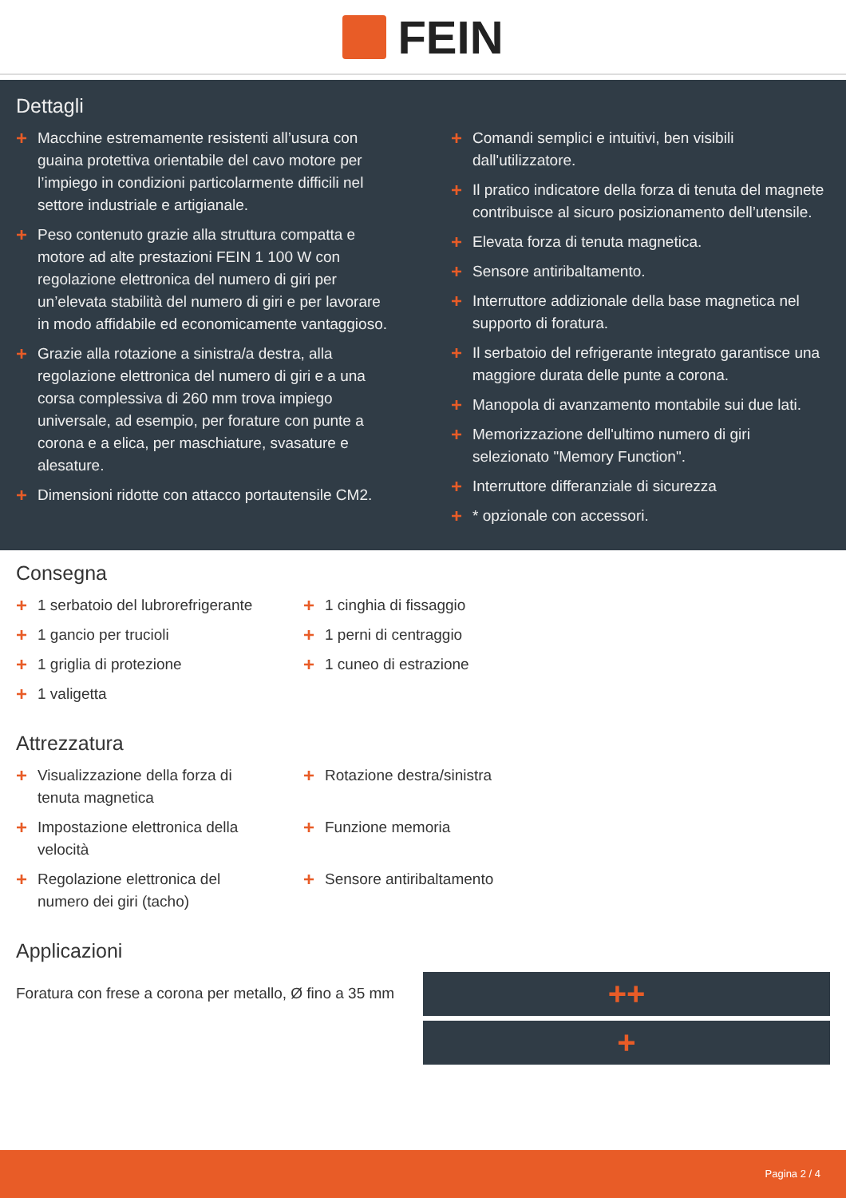FEIN
Dettagli
+ Macchine estremamente resistenti all’usura con guaina protettiva orientabile del cavo motore per l’impiego in condizioni particolarmente difficili nel settore industriale e artigianale.
+ Peso contenuto grazie alla struttura compatta e motore ad alte prestazioni FEIN 1 100 W con regolazione elettronica del numero di giri per un’elevata stabilità del numero di giri e per lavorare in modo affidabile ed economicamente vantaggioso.
+ Grazie alla rotazione a sinistra/a destra, alla regolazione elettronica del numero di giri e a una corsa complessiva di 260 mm trova impiego universale, ad esempio, per forature con punte a corona e a elica, per maschiature, svasature e alesature.
+ Dimensioni ridotte con attacco portautensile CM2.
+ Comandi semplici e intuitivi, ben visibili dall'utilizzatore.
+ Il pratico indicatore della forza di tenuta del magnete contribuisce al sicuro posizionamento dell’utensile.
+ Elevata forza di tenuta magnetica.
+ Sensore antiribaltamento.
+ Interruttore addizionale della base magnetica nel supporto di foratura.
+ Il serbatoio del refrigerante integrato garantisce una maggiore durata delle punte a corona.
+ Manopola di avanzamento montabile sui due lati.
+ Memorizzazione dell'ultimo numero di giri selezionato "Memory Function".
+ Interruttore differanziale di sicurezza
+ * opzionale con accessori.
Consegna
+ 1 serbatoio del lubrorefrigerante
+ 1 gancio per trucioli
+ 1 griglia di protezione
+ 1 valigetta
+ 1 cinghia di fissaggio
+ 1 perni di centraggio
+ 1 cuneo di estrazione
Attrezzatura
+ Visualizzazione della forza di tenuta magnetica
+ Impostazione elettronica della velocità
+ Regolazione elettronica del numero dei giri (tacho)
+ Rotazione destra/sinistra
+ Funzione memoria
+ Sensore antiribaltamento
Applicazioni
Foratura con frese a corona per metallo, Ø fino a 35 mm
++
+
Pagina 2 / 4